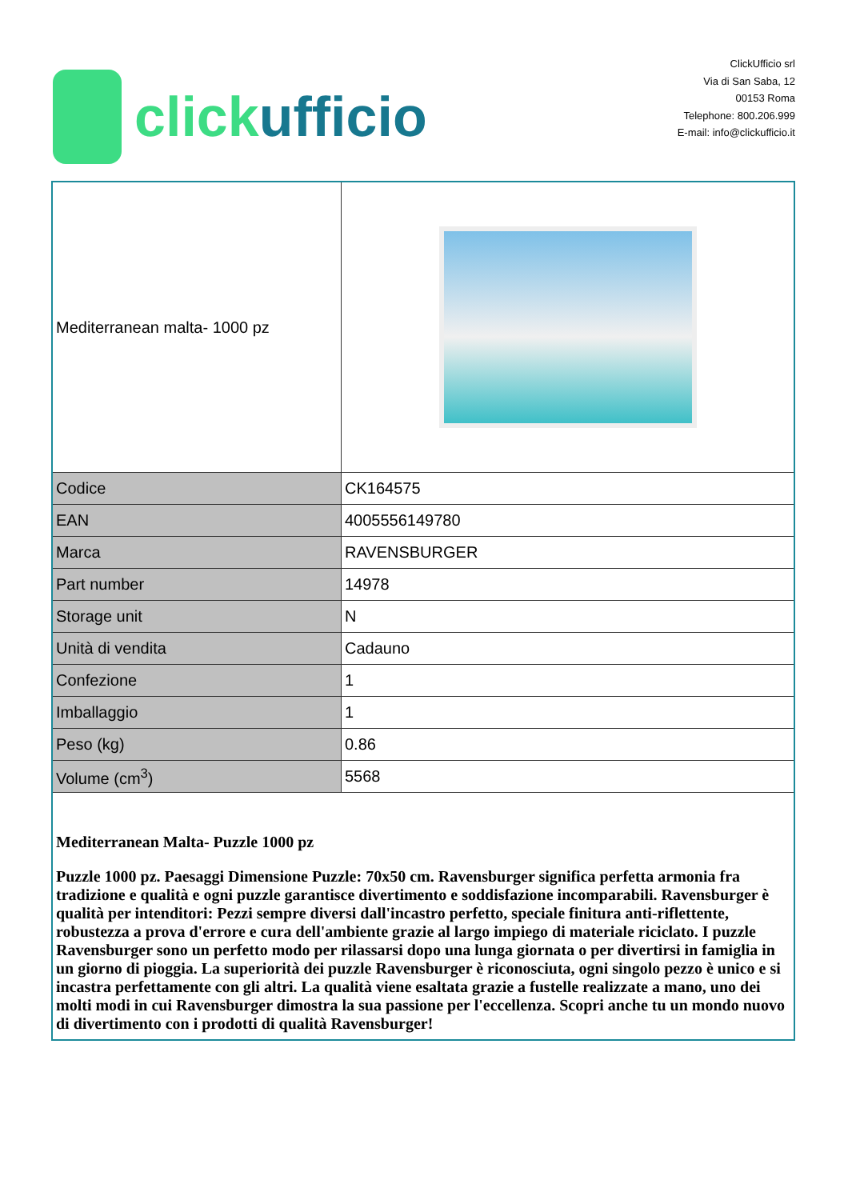click ufficio
ClickUfficio srl
Via di San Saba, 12
00153 Roma
Telephone: 800.206.999
E-mail: info@clickufficio.it
| Mediterranean malta- 1000 pz | |
| Codice | CK164575 |
| EAN | 4005556149780 |
| Marca | RAVENSBURGER |
| Part number | 14978 |
| Storage unit | N |
| Unità di vendita | Cadauno |
| Confezione | 1 |
| Imballaggio | 1 |
| Peso (kg) | 0.86 |
| Volume (cm<sup>3</sup>) | 5568 |
| Mediterranean Malta- Puzzle 1000 pz Puzzle 1000 pz. Paesaggi Dimensione Puzzle: 70x50 cm. Ravensburger significa perfetta armonia fra tradizione e qualità e ogni puzzle garantisce divertimento e soddisfazione incomparabili. Ravensburger è qualità per intenditori: Pezzi sempre diversi dall'incastro perfetto, speciale finitura anti-riflettente, robustezza a prova d'errore e cura dell'ambiente grazie al largo impiego di materiale riciclato. I puzzle Ravensburger sono un perfetto modo per rilassarsi dopo una lunga giornata o per divertirsi in famiglia in un giorno di pioggia. La superiorità dei puzzle Ravensburger è riconosciuta, ogni singolo pezzo è unico e si incastra perfettamente con gli altri. La qualità viene esaltata grazie a fustelle realizzate a mano, uno dei molti modi in cui Ravensburger dimostra la sua passione per l'eccellenza. Scopri anche tu un mondo nuovo di divertimento con i prodotti di qualità Ravensburger! | |